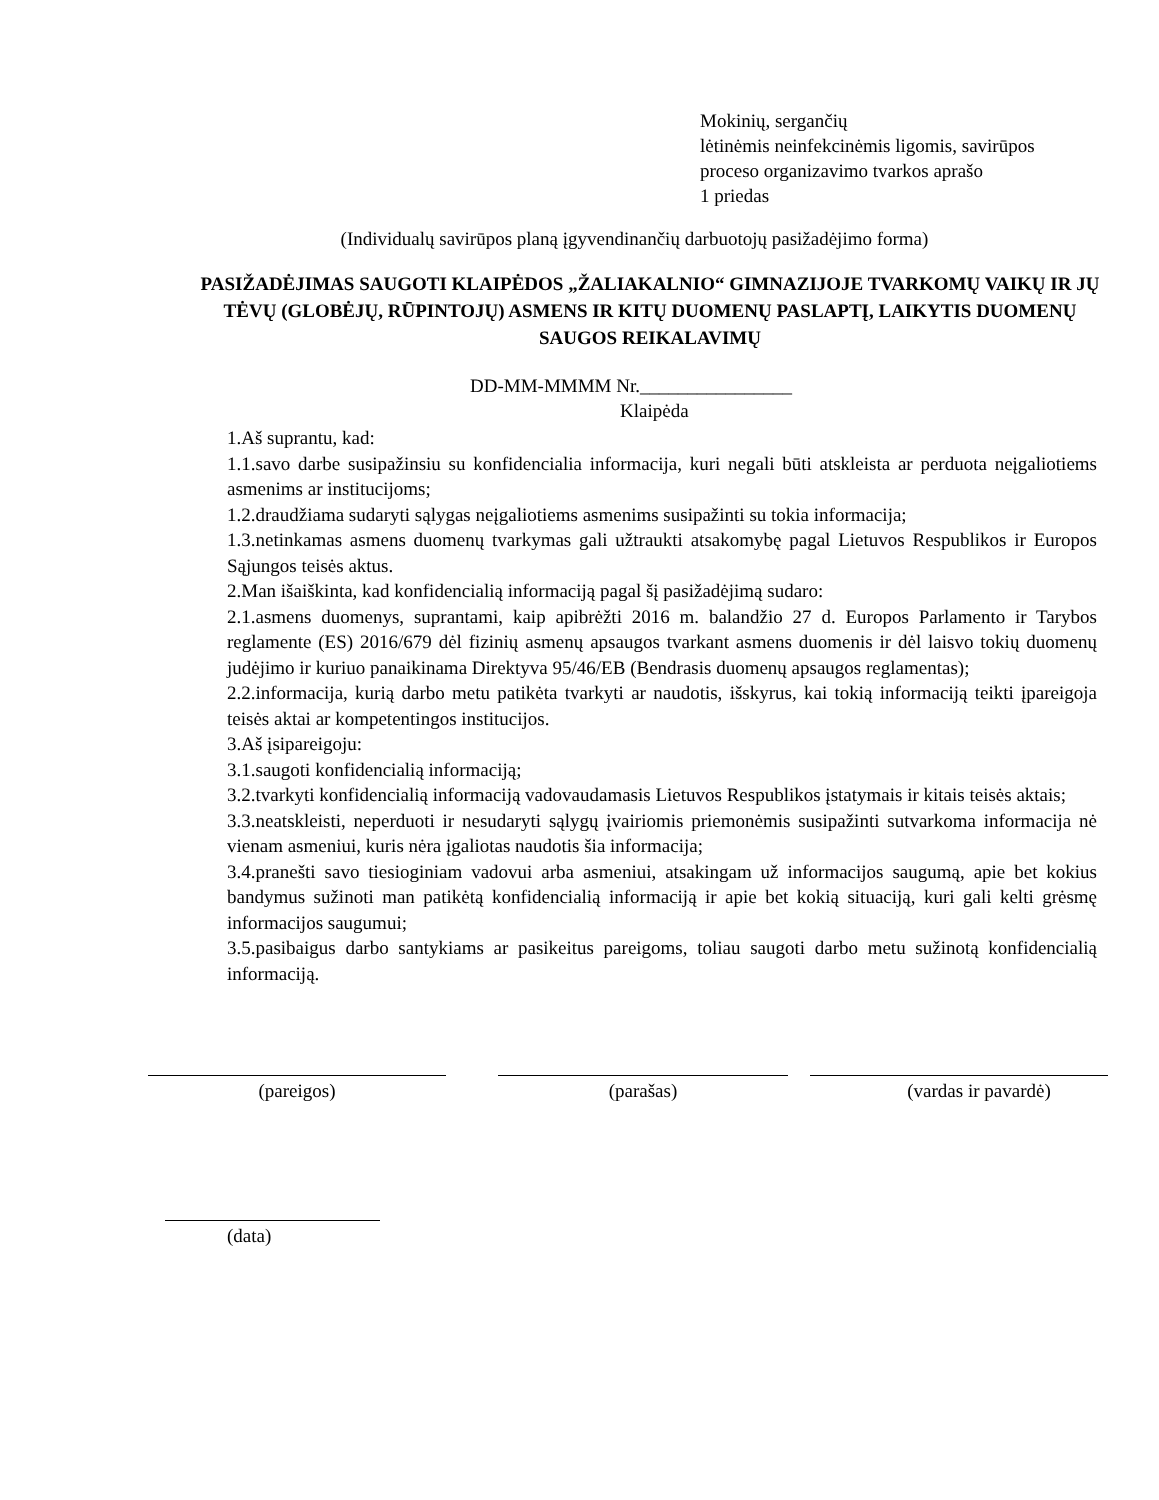Mokinių, sergančių
lėtinėmis neinfekcinėmis ligomis, savirūpos
proceso organizavimo tvarkos aprašo
1 priedas
(Individualų savirūpos planą įgyvendinančių darbuotojų pasižadėjimo forma)
PASIŽADĖJIMAS SAUGOTI KLAIPĖDOS „ŽALIAKALNIO“ GIMNAZIJOJE TVARKOMŲ VAIKŲ IR JŲ TĖVŲ (GLOBĖJŲ, RŪPINTOJŲ) ASMENS IR KITŲ DUOMENŲ PASLAPTĮ, LAIKYTIS DUOMENŲ SAUGOS REIKALAVIMŲ
DD-MM-MMMM Nr.________________
Klaipėda
1.Aš suprantu, kad:
1.1.savo darbe susipažinsiu su konfidencialia informacija, kuri negali būti atskleista ar perduota neįgaliotiems asmenims ar institucijoms;
1.2.draudžiama sudaryti sąlygas neįgaliotiems asmenims susipažinti su tokia informacija;
1.3.netinkamas asmens duomenų tvarkymas gali užtraukti atsakomybę pagal Lietuvos Respublikos ir Europos Sąjungos teisės aktus.
2.Man išaiškinta, kad konfidencialią informaciją pagal šį pasižadėjimą sudaro:
2.1.asmens duomenys, suprantami, kaip apibrėžti 2016 m. balandžio 27 d. Europos Parlamento ir Tarybos reglamente (ES) 2016/679 dėl fizinių asmenų apsaugos tvarkant asmens duomenis ir dėl laisvo tokių duomenų judėjimo ir kuriuo panaikinama Direktyva 95/46/EB (Bendrasis duomenų apsaugos reglamentas);
2.2.informacija, kurią darbo metu patikėta tvarkyti ar naudotis, išskyrus, kai tokią informaciją teikti įpareigoja teisės aktai ar kompetentingos institucijos.
3.Aš įsipareigoju:
3.1.saugoti konfidencialią informaciją;
3.2.tvarkyti konfidencialią informaciją vadovaudamasis Lietuvos Respublikos įstatymais ir kitais teisės aktais;
3.3.neatskleisti, neperduoti ir nesudaryti sąlygų įvairiomis priemonėmis susipažinti sutvarkoma informacija nė vienam asmeniui, kuris nėra įgaliotas naudotis šia informacija;
3.4.pranešti savo tiesioginiam vadovui arba asmeniui, atsakingam už informacijos saugumą, apie bet kokius bandymus sužinoti man patikėtą konfidencialią informaciją ir apie bet kokią situaciją, kuri gali kelti grėsmę informacijos saugumui;
3.5.pasibaigus darbo santykiams ar pasikeitus pareigoms, toliau saugoti darbo metu sužinotą konfidencialią informaciją.
(pareigos) (parašas) (vardas ir pavardė)
(data)